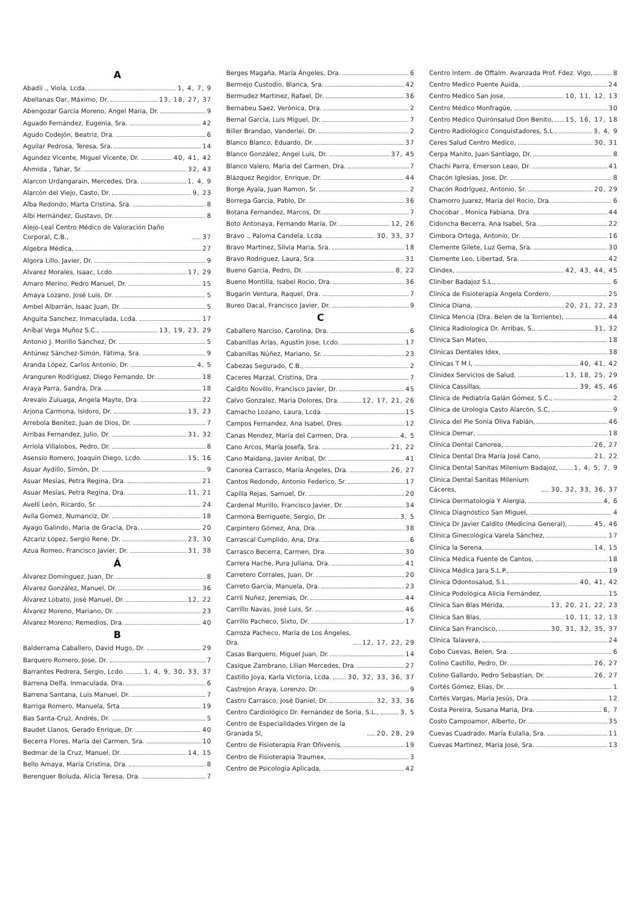A
Abadii ., Viola, Lcda. 1, 4, 7, 9
Abellanas Oar, Máximo, Dr. 13, 18, 27, 37
Abengozar Garcia Moreno, Angel Maria, Dr. 9
Aguado Fernández, Eugenia, Sra. 42
Agudo Codejón, Beatriz, Dra. 6
Aguilar Pedrosa, Teresa, Sra. 14
Agundez Vicente, Miguel Vicente, Dr. 40, 41, 42
Ahmida , Tahar, Sr. 32, 43
Alarcon Urdangarain, Mercedes, Dra. 1, 4, 9
Alarcón del Viejo, Casto, Dr. 9, 23
Alba Redondo, Marta Cristina, Sra. 8
Albi Hernández, Gustavo, Dr. 8
Alejo-Leal Centro Médico de Valoración Daño Corporal, C.B., 37
Algebra Médica, 27
Algora Lillo, Javier, Dr. 9
Alvarez Morales, Isaac, Lcdo. 17, 29
Amaro Merino, Pedro Manuel, Dr. 15
Amaya Lozano, José Luis, Dr. 5
Ambel Albarrán, Isaac Juan, Dr. 5
Anguita Sanchez, Inmaculada, Lcda. 17
Aníbal Vega Muñoz S.C., 13, 19, 23, 29
Antonio J. Morillo Sánchez, Dr. 5
Antúnez Sánchez-Simón, Fátima, Sra. 9
Aranda López, Carlos Antonio, Dr. 4, 5
Aranguren Rodriguez, Diego Fernando, Dr. 18
Araya Parra, Sandra, Dra. 18
Arevalo Zuluaga, Angela Mayte, Dra. 22
Arjona Carmona, Isidoro, Dr. 13, 23
Arrebola Benitez, Juan de Dios, Dr. 7
Arribas Fernandez, Julio, Dr. 31, 32
Arriola Villalobos, Pedro, Dr. 8
Asensio Romero, Joaquin Diego, Lcdo. 15, 16
Asuar Aydillo, Simón, Dr. 9
Asuar Mesias, Petra Regina, Dra. 21
Asuar Mesías, Petra Regina, Dra. 11, 21
Avellí León, Ricardo, Sr. 24
Avila Gomez, Numanciz, Dr. 18
Ayago Galindo, Maria de Gracia, Dra. 20
Azcariz López, Sergio Rene, Dr. 23, 30
Azua Romeo, Francisco Javier, Dr. 31, 38
Á
Álvarez Domínguez, Juan, Dr. 8
Álvarez González, Manuel, Dr. 36
Álvarez Lobato, José Manuel, Dr. 12, 22
Álvarez Moreno, Mariano, Dr. 23
Álvarez Moreno, Remedios, Dra. 40
B
Balderrama Caballero, David Hugo, Dr. 29
Barquero Romero, Jose, Dr. 7
Barrantes Pedrera, Sergio, Lcdo. 1, 4, 9, 30, 33, 37
Barrena Delfa, Inmaculada, Dra. 6
Barrena Santana, Luis Manuel, Dr. 7
Barriga Romero, Manuela, Srta 19
Bas Santa-Cruz, Andrés, Dr. 5
Baudet Llanos, Gerado Enrique, Dr. 40
Becerra Flores, Maria del Carmen, Sra. 10
Bedmar de la Cruz, Manuel, Dr. 14, 15
Bello Amaya, María Cristina, Dra. 8
Berenguer Boluda, Alicia Teresa, Dra. 7
Berges Magaña, María Ángeles, Dra. 6
Bermejo Custodio, Blanca, Sra. 42
Bermudez Martinez, Rafael, Dr. 36
Bernabeu Saez, Verónica, Dra. 2
Bernal García, Luis Miguel, Dr. 7
Biller Brandao, Vanderlei, Dr. 2
Blanco Blanco, Eduardo, Dr. 37
Blanco González, Angel Luis, Dr. 37, 45
Blanco Valero, Maria del Carmen, Dra. 7
Blázquez Regidor, Enrique, Dr. 44
Borge Ayala, Juan Ramon, Sr. 2
Borrega García, Pablo, Dr. 36
Botana Fernandez, Marcos, Dr. 7
Boto Antonaya, Fernando María, Dr. 12, 26
Bravo ., Paloma Candela, Lcda. 30, 33, 37
Bravo Martinez, Silvia Maria, Sra. 18
Bravo Rodriguez, Laura, Sra. 31
Bueno Garcia, Pedro, Dr. 8, 22
Bueno Montilla, Isabel Rocio, Dra. 36
Bugarin Ventura, Raquel, Dra. 7
Bureo Dacal, Francisco Javier, Dr. 9
C
Caballero Narciso, Carolina, Dra. 6
Cabanillas Arias, Agustin Jose, Lcdo. 17
Cabanillas Núñez, Mariano, Sr. 23
Cabezas Segurado, C.B., 2
Caceres Marzal, Cristina, Dra. 7
Caldito Novillo, Francisco Javier, Dr. 45
Calvo Gonzalez, Maria Dolores, Dra. 12, 17, 21, 26
Camacho Lozano, Laura, Lcda. 15
Campos Fernandez, Ana Isabel, Dres. 12
Canas Mendez, María del Carmen, Dra. 4, 5
Cano Arcos, María Josefa, Sra. 21, 22
Cano Maidana, Javier Anibal, Dr. 41
Canorea Carrasco, María Ángeles, Dra. 26, 27
Cantos Redondo, Antonio Federico, Sr. 17
Capilla Rejas, Samuel, Dr. 20
Cardenal Murillo, Francisco Javier, Dr. 34
Carmona Berriguete, Sergio, Dr. 3, 5
Carpintero Gómez, Ana, Dra. 38
Carrascal Cumplido, Ana, Dra. 6
Carrasco Becerra, Carmen, Dra. 30
Carrera Hache, Pura Juliana, Dra. 41
Carretero Corrales, Juan, Dr. 20
Carreto García, Manuela, Dra. 23
Carril Nuñez, Jeremias, Dr. 44
Carrillo Navas, José Luis, Sr. 46
Carrillo Pacheco, Sixto, Dr. 17
Carroza Pacheco, María de Los Ángeles, Dra. 12, 17, 22, 29
Casas Barquero, Miguel Juan, Dr. 14
Casique Zambrano, Lilian Mercedes, Dra. 27
Castillo Joya, Karla Victoria, Lcda. 30, 32, 33, 36, 37
Castrejon Araya, Lorenzo, Dr. 9
Castro Carrasco, José Daniel, Dr. 32, 33, 36
Centro Cardiológico Dr. Fernández de Soria, S.L., 3, 5
Centro de Especialidades Virgen de la Granada Sl, 20, 28, 29
Centro de Fisioterapia Fran Oñivenis, 19
Centro de Fisioterapia Traumex, 3
Centro de Psicología Aplicada, 42
Centro Intern. de Oftalm. Avanzada Prof. Fdez. Vigo, 8
Centro Medico Puente Auida, 24
Centro Medico San Jose, 10, 11, 12, 13
Centro Médico Monfragüe, 30
Centro Médico Quirónsalud Don Benito, 15, 16, 17, 18
Centro Radiológico Conquistadores, S.L., 3, 4, 9
Ceres Salud Centro Medico, 30, 31
Cerpa Manito, Juan Santiago, Dr. 8
Chachi Parra, Emerson Leao, Dr. 41
Chacón Iglesias, Jose, Dr. 8
Chacón Rodríguez, Antonio, Sr. 20, 29
Chamorro Juarez, Maria del Rocio, Dra. 6
Chocobar , Monica Fabiana, Dra. 44
Cidoncha Becerra, Ana Isabel, Sra. 22
Cimbora Ortega, Antonio, Dr. 16
Clemente Gilete, Luz Gema, Sra. 30
Clemente Leo, Libertad, Sra. 42
Clindex, 42, 43, 44, 45
Cliniber Badajoz S.L., 6
Clinica de Fisioterapia Angela Cordero, 25
Clinica Diana, 20, 21, 22, 23
Clinica Mencia (Dra. Belen de la Torriente), 44
Clinica Radiologica Dr. Arribas, S., 31, 32
Clinica San Mateo, 18
Clinicas Dentales Idex, 38
Clinicas T M I, 40, 41, 42
Clinidex Servicios de Salud, 13, 18, 25, 29
Clínica Cassillas, 39, 45, 46
Clínica de Pediatría Galán Gómez, S.C., 2
Clínica de Urología Casto Alarcón, S.C, 9
Clínica del Pie Sonia Oliva Fabián, 46
Clínica Demar, 18
Clínica Dental Canorea, 26, 27
Clínica Dental Dra María José Cano, 21, 22
Clínica Dental Sanitas Milenium Badajoz, 1, 4, 5, 7, 9
Clínica Dental Sanitas Milenium Cáceres, 30, 32, 33, 36, 37
Clínica Dermatología Y Alergia, 4, 6
Clínica Diagnóstico San Miguel, 4
Clínica Dr Javier Caldito (Medicina General), 45, 46
Clínica Ginecológica Varela Sánchez, 17
Clínica la Serena, 14, 15
Clínica Médica Fuente de Cantos, 18
Clínica Médica Jara S.L.P., 19
Clínica Odontosalud, S.L., 40, 41, 42
Clínica Podológica Alicia Fernández, 15
Clínica San Blas Mérida, 13, 20, 21, 22, 23
Clínica San Blas, 10, 11, 12, 13
Clínica San Francisco, 30, 31, 32, 35, 37
Clínica Talavera, 24
Cobo Cuevas, Belen, Sra. 6
Colino Castillo, Pedro, Dr. 26, 27
Colino Gallardo, Pedro Sebastian, Dr. 26, 27
Cortés Gómez, Elías, Dr. 1
Cortés Vargas, María Jesús, Dra. 12
Costa Pereira, Susana Maria, Dra. 6, 7
Costo Campoamor, Alberto, Dr. 35
Cuevas Cuadrado, María Eulalia, Sra. 11
Cuevas Martínez, Maria José, Sra. 13